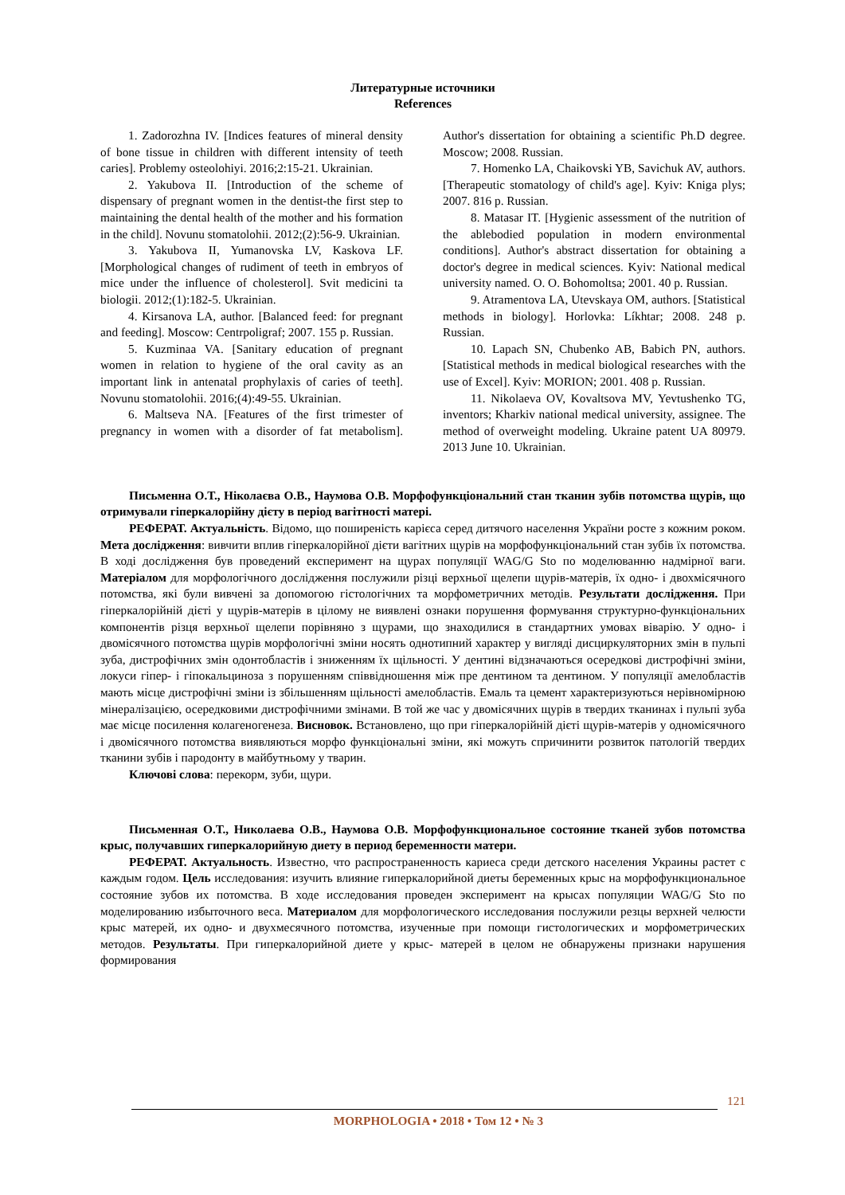Литературные источники
References
1. Zadorozhna IV. [Indices features of mineral density of bone tissue in children with different intensity of teeth caries]. Problemy osteolohiyi. 2016;2:15-21. Ukrainian.
2. Yakubova II. [Introduction of the scheme of dispensary of pregnant women in the dentist-the first step to maintaining the dental health of the mother and his formation in the child]. Novunu stomatolohii. 2012;(2):56-9. Ukrainian.
3. Yakubova II, Yumanovska LV, Kaskova LF. [Morphological changes of rudiment of teeth in embryos of mice under the influence of cholesterol]. Svit medicini ta biologii. 2012;(1):182-5. Ukrainian.
4. Kirsanova LA, author. [Balanced feed: for pregnant and feeding]. Moscow: Centrpoligraf; 2007. 155 p. Russian.
5. Kuzminaa VA. [Sanitary education of pregnant women in relation to hygiene of the oral cavity as an important link in antenatal prophylaxis of caries of teeth]. Novunu stomatolohii. 2016;(4):49-55. Ukrainian.
6. Maltseva NA. [Features of the first trimester of pregnancy in women with a disorder of fat metabolism]. Author's dissertation for obtaining a scientific Ph.D degree. Moscow; 2008. Russian.
7. Homenko LA, Chaikovski YB, Savichuk AV, authors. [Therapeutic stomatology of child's age]. Kyiv: Kniga plys; 2007. 816 p. Russian.
8. Matasar IT. [Hygienic assessment of the nutrition of the ablebodied population in modern environmental conditions]. Author's abstract dissertation for obtaining a doctor's degree in medical sciences. Kyiv: National medical university named. O. O. Bohomoltsa; 2001. 40 p. Russian.
9. Atramentova LA, Utevskaya OM, authors. [Statistical methods in biology]. Horlovka: Líkhtar; 2008. 248 p. Russian.
10. Lapach SN, Chubenko AB, Babich PN, authors. [Statistical methods in medical biological researches with the use of Excel]. Kyiv: MORION; 2001. 408 p. Russian.
11. Nikolaeva OV, Kovaltsova MV, Yevtushenko TG, inventors; Kharkiv national medical university, assignee. The method of overweight modeling. Ukraine patent UA 80979. 2013 June 10. Ukrainian.
Письменна О.Т., Ніколаєва О.В., Наумова О.В. Морфофункціональний стан тканин зубів потомства щурів, що отримували гіперкалорійну дієту в період вагітності матері.
РЕФЕРАТ. Актуальність. Відомо, що поширеність карієса серед дитячого населення України росте з кожним роком. Мета дослідження: вивчити вплив гіперкалорійної дієти вагітних щурів на морфофункціональний стан зубів їх потомства. В ході дослідження був проведений експеримент на щурах популяції WAG/G Sto по моделюванню надмірної ваги. Матеріалом для морфологічного дослідження послужили різці верхньої щелепи щурів-матерів, їх одно- і двохмісячного потомства, які були вивчені за допомогою гістологічних та морфометричних методів. Результати дослідження. При гіперкалорійній дієті у щурів-матерів в цілому не виявлені ознаки порушення формування структурно-функціональних компонентів різця верхньої щелепи порівняно з щурами, що знаходилися в стандартних умовах віварію. У одно- і двомісячного потомства щурів морфологічні зміни носять однотипний характер у вигляді дисциркуляторних змін в пульпі зуба, дистрофічних змін одонтобластів і зниженням їх щільності. У дентині відзначаються осередкові дистрофічні зміни, локуси гіпер- і гіпокальциноза з порушенням співвідношення між пре дентином та дентином. У популяції амелобластів мають місце дистрофічні зміни із збільшенням щільності амелобластів. Емаль та цемент характеризуються нерівномірною мінералізацією, осередковими дистрофічними змінами. В той же час у двомісячних щурів в твердих тканинах і пульпі зуба має місце посилення колагеногенеза. Висновок. Встановлено, що при гіперкалорійній дієті щурів-матерів у одномісячного і двомісячного потомства виявляються морфо функціональні зміни, які можуть спричинити розвиток патологій твердих тканини зубів і пародонту в майбутньому у тварин.
Ключові слова: перекорм, зуби, щури.
Письменная О.Т., Николаева О.В., Наумова О.В. Морфофункциональное состояние тканей зубов потомства крыс, получавших гиперкалорийную диету в период беременности матери.
РЕФЕРАТ. Актуальность. Известно, что распространенность кариеса среди детского населения Украины растет с каждым годом. Цель исследования: изучить влияние гиперкалорийной диеты беременных крыс на морфофункциональное состояние зубов их потомства. В ходе исследования проведен эксперимент на крысах популяции WAG/G Sto по моделированию избыточного веса. Материалом для морфологического исследования послужили резцы верхней челюсти крыс матерей, их одно- и двухмесячного потомства, изученные при помощи гистологических и морфометрических методов. Результаты. При гиперкалорийной диете у крыс- матерей в целом не обнаружены признаки нарушения формирования
121
MORPHOLOGIA • 2018 • Том 12 • № 3